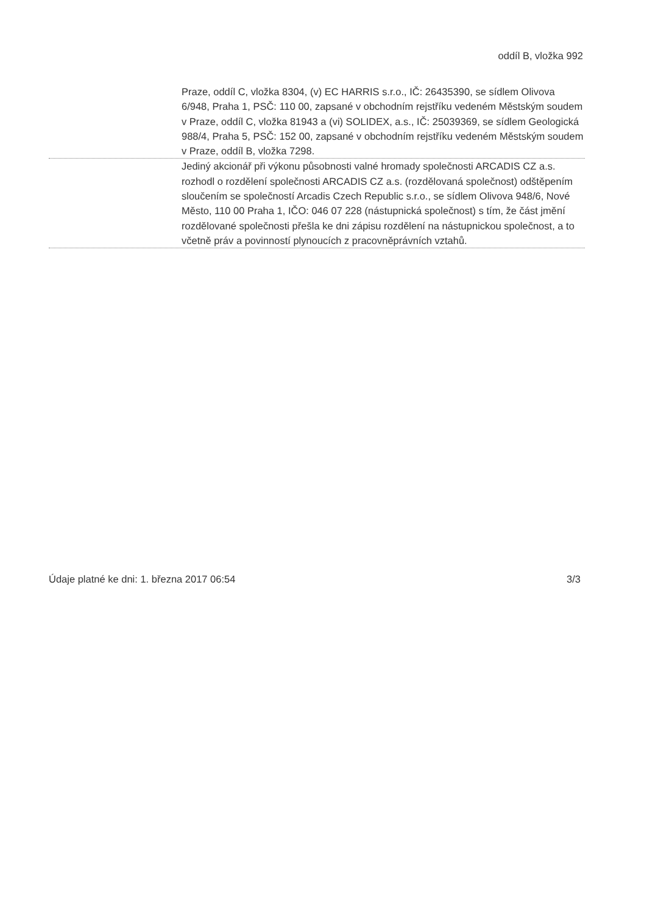oddíl B, vložka 992
Praze, oddíl C, vložka 8304, (v) EC HARRIS s.r.o., IČ: 26435390, se sídlem Olivova 6/948, Praha 1, PSČ: 110 00, zapsané v obchodním rejstříku vedeném Městským soudem v Praze, oddíl C, vložka 81943 a (vi) SOLIDEX, a.s., IČ: 25039369, se sídlem Geologická 988/4, Praha 5, PSČ: 152 00, zapsané v obchodním rejstříku vedeném Městským soudem v Praze, oddíl B, vložka 7298.
Jediný akcionář při výkonu působnosti valné hromady společnosti ARCADIS CZ a.s. rozhodl o rozdělení společnosti ARCADIS CZ a.s. (rozdělovaná společnost) odštěpením sloučením se společností Arcadis Czech Republic s.r.o., se sídlem Olivova 948/6, Nové Město, 110 00 Praha 1, IČO: 046 07 228 (nástupnická společnost) s tím, že část jmění rozdělované společnosti přešla ke dni zápisu rozdělení na nástupnickou společnost, a to včetně práv a povinností plynoucích z pracovněprávních vztahů.
Údaje platné ke dni: 1. března 2017 06:54 3/3